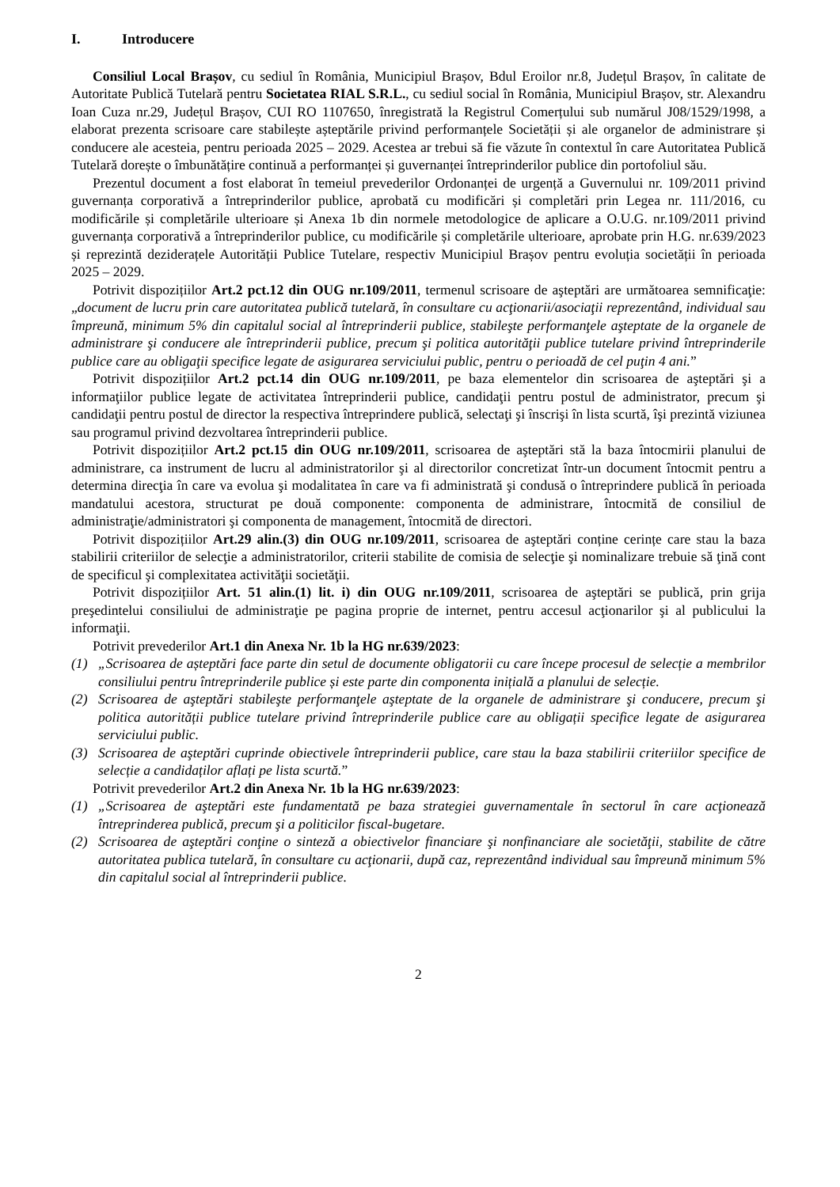I. Introducere
Consiliul Local Brașov, cu sediul în România, Municipiul Brașov, Bdul Eroilor nr.8, Județul Brașov, în calitate de Autoritate Publică Tutelară pentru Societatea RIAL S.R.L., cu sediul social în România, Municipiul Brașov, str. Alexandru Ioan Cuza nr.29, Județul Brașov, CUI RO 1107650, înregistrată la Registrul Comerțului sub numărul J08/1529/1998, a elaborat prezenta scrisoare care stabilește așteptările privind performanțele Societății și ale organelor de administrare și conducere ale acesteia, pentru perioada 2025 – 2029. Acestea ar trebui să fie văzute în contextul în care Autoritatea Publică Tutelară dorește o îmbunătățire continuă a performanței și guvernanței întreprinderilor publice din portofoliul său.
Prezentul document a fost elaborat în temeiul prevederilor Ordonanței de urgență a Guvernului nr. 109/2011 privind guvernanța corporativă a întreprinderilor publice, aprobată cu modificări și completări prin Legea nr. 111/2016, cu modificările și completările ulterioare și Anexa 1b din normele metodologice de aplicare a O.U.G. nr.109/2011 privind guvernanța corporativă a întreprinderilor publice, cu modificările și completările ulterioare, aprobate prin H.G. nr.639/2023 și reprezintă deziderațele Autorității Publice Tutelare, respectiv Municipiul Brașov pentru evoluția societății în perioada 2025 – 2029.
Potrivit dispozițiilor Art.2 pct.12 din OUG nr.109/2011, termenul scrisoare de aşteptări are următoarea semnificaţie: „document de lucru prin care autoritatea publică tutelară, în consultare cu acţionarii/asociaţii reprezentând, individual sau împreună, minimum 5% din capitalul social al întreprinderii publice, stabileşte performanţele aşteptate de la organele de administrare şi conducere ale întreprinderii publice, precum şi politica autorităţii publice tutelare privind întreprinderile publice care au obligaţii specifice legate de asigurarea serviciului public, pentru o perioadă de cel puţin 4 ani.”
Potrivit dispozițiilor Art.2 pct.14 din OUG nr.109/2011, pe baza elementelor din scrisoarea de aşteptări şi a informaţiilor publice legate de activitatea întreprinderii publice, candidaţii pentru postul de administrator, precum şi candidaţii pentru postul de director la respectiva întreprindere publică, selectaţi şi înscrişi în lista scurtă, îşi prezintă viziunea sau programul privind dezvoltarea întreprinderii publice.
Potrivit dispozițiilor Art.2 pct.15 din OUG nr.109/2011, scrisoarea de aşteptări stă la baza întocmirii planului de administrare, ca instrument de lucru al administratorilor şi al directorilor concretizat într-un document întocmit pentru a determina direcţia în care va evolua şi modalitatea în care va fi administrată şi condusă o întreprindere publică în perioada mandatului acestora, structurat pe două componente: componenta de administrare, întocmită de consiliul de administraţie/administratori şi componenta de management, întocmită de directori.
Potrivit dispozițiilor Art.29 alin.(3) din OUG nr.109/2011, scrisoarea de aşteptări conține cerințe care stau la baza stabilirii criteriilor de selecţie a administratorilor, criterii stabilite de comisia de selecţie şi nominalizare trebuie să ţină cont de specificul şi complexitatea activităţii societăţii.
Potrivit dispozițiilor Art. 51 alin.(1) lit. i) din OUG nr.109/2011, scrisoarea de aşteptări se publică, prin grija preşedintelui consiliului de administraţie pe pagina proprie de internet, pentru accesul acţionarilor şi al publicului la informaţii.
Potrivit prevederilor Art.1 din Anexa Nr. 1b la HG nr.639/2023:
(1) „Scrisoarea de așteptări face parte din setul de documente obligatorii cu care începe procesul de selecție a membrilor consiliului pentru întreprinderile publice și este parte din componenta inițială a planului de selecție.
(2) Scrisoarea de aşteptări stabileşte performanţele aşteptate de la organele de administrare şi conducere, precum şi politica autorității publice tutelare privind întreprinderile publice care au obligații specifice legate de asigurarea serviciului public.
(3) Scrisoarea de aşteptări cuprinde obiectivele întreprinderii publice, care stau la baza stabilirii criteriilor specifice de selecție a candidaților aflați pe lista scurtă.”
Potrivit prevederilor Art.2 din Anexa Nr. 1b la HG nr.639/2023:
(1) „Scrisoarea de aşteptări este fundamentată pe baza strategiei guvernamentale în sectorul în care acţionează întreprinderea publică, precum şi a politicilor fiscal-bugetare.
(2) Scrisoarea de aşteptări conţine o sinteză a obiectivelor financiare şi nonfinanciare ale societăţii, stabilite de către autoritatea publica tutelară, în consultare cu acţionarii, după caz, reprezentând individual sau împreună minimum 5% din capitalul social al întreprinderii publice.
2